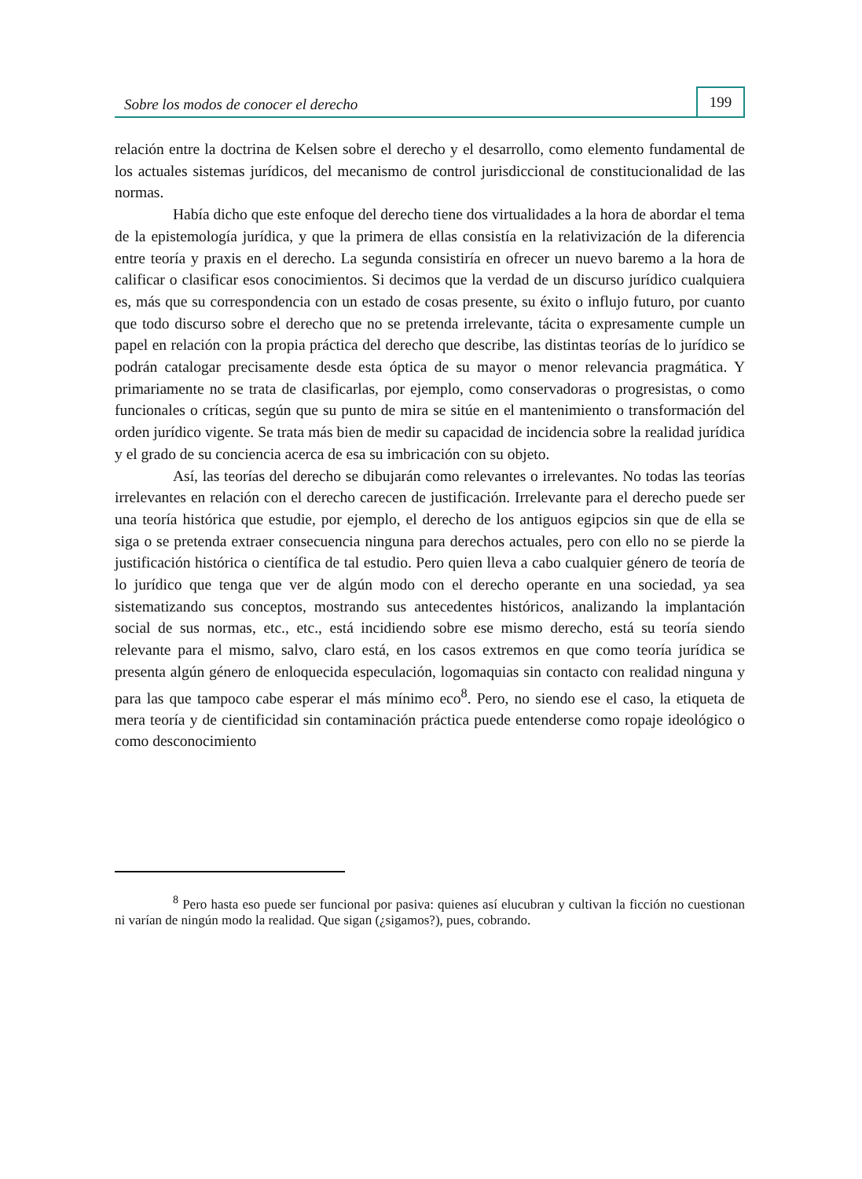Sobre los modos de conocer el derecho
199
relación entre la doctrina de Kelsen sobre el derecho y el desarrollo, como elemento fundamental de los actuales sistemas jurídicos, del mecanismo de control jurisdiccional de constitucionalidad de las normas.
Había dicho que este enfoque del derecho tiene dos virtualidades a la hora de abordar el tema de la epistemología jurídica, y que la primera de ellas consistía en la relativización de la diferencia entre teoría y praxis en el derecho. La segunda consistiría en ofrecer un nuevo baremo a la hora de calificar o clasificar esos conocimientos. Si decimos que la verdad de un discurso jurídico cualquiera es, más que su correspondencia con un estado de cosas presente, su éxito o influjo futuro, por cuanto que todo discurso sobre el derecho que no se pretenda irrelevante, tácita o expresamente cumple un papel en relación con la propia práctica del derecho que describe, las distintas teorías de lo jurídico se podrán catalogar precisamente desde esta óptica de su mayor o menor relevancia pragmática. Y primariamente no se trata de clasificarlas, por ejemplo, como conservadoras o progresistas, o como funcionales o críticas, según que su punto de mira se sitúe en el mantenimiento o transformación del orden jurídico vigente. Se trata más bien de medir su capacidad de incidencia sobre la realidad jurídica y el grado de su conciencia acerca de esa su imbricación con su objeto.
Así, las teorías del derecho se dibujarán como relevantes o irrelevantes. No todas las teorías irrelevantes en relación con el derecho carecen de justificación. Irrelevante para el derecho puede ser una teoría histórica que estudie, por ejemplo, el derecho de los antiguos egipcios sin que de ella se siga o se pretenda extraer consecuencia ninguna para derechos actuales, pero con ello no se pierde la justificación histórica o científica de tal estudio. Pero quien lleva a cabo cualquier género de teoría de lo jurídico que tenga que ver de algún modo con el derecho operante en una sociedad, ya sea sistematizando sus conceptos, mostrando sus antecedentes históricos, analizando la implantación social de sus normas, etc., etc., está incidiendo sobre ese mismo derecho, está su teoría siendo relevante para el mismo, salvo, claro está, en los casos extremos en que como teoría jurídica se presenta algún género de enloquecida especulación, logomaquias sin contacto con realidad ninguna y para las que tampoco cabe esperar el más mínimo eco<sup>8</sup>. Pero, no siendo ese el caso, la etiqueta de mera teoría y de cientificidad sin contaminación práctica puede entenderse como ropaje ideológico o como desconocimiento
<sup>8</sup> Pero hasta eso puede ser funcional por pasiva: quienes así elucubran y cultivan la ficción no cuestionan ni varían de ningún modo la realidad. Que sigan (¿sigamos?), pues, cobrando.